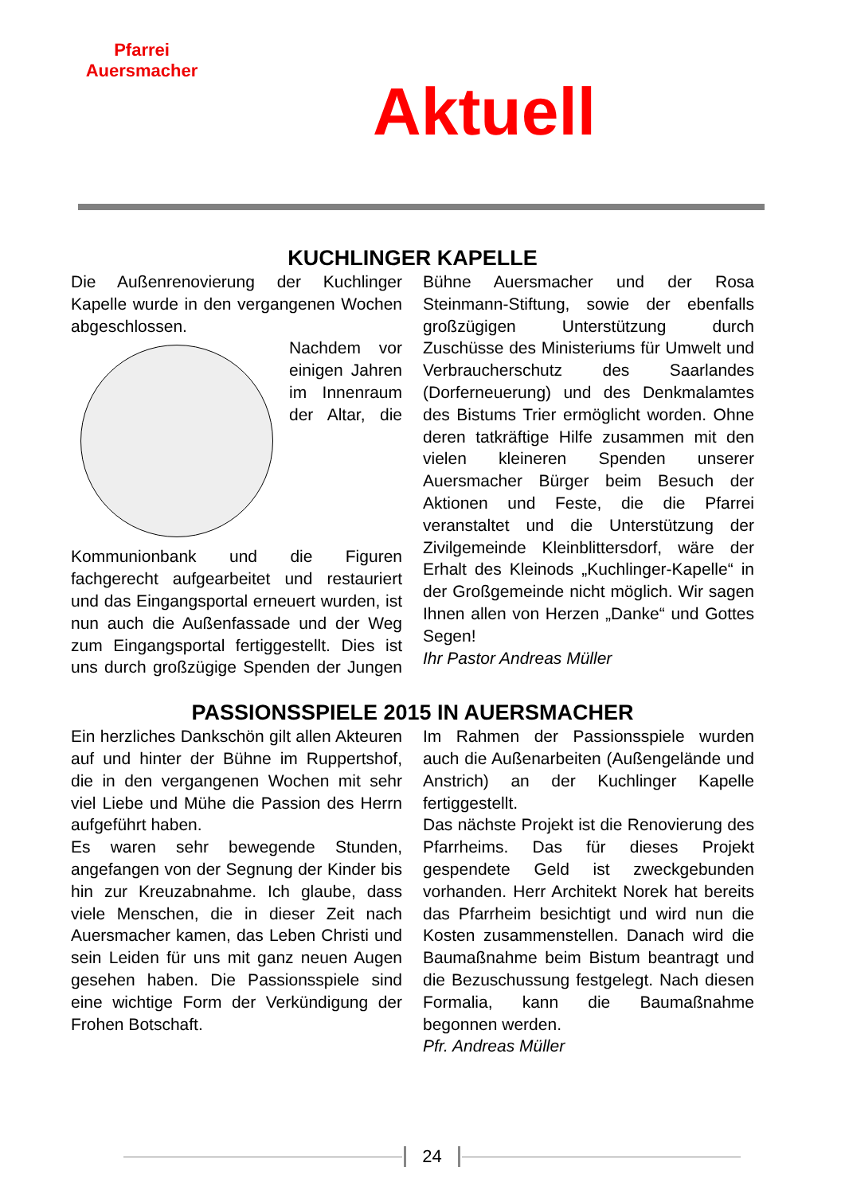Pfarrei Auersmacher
Aktuell
KUCHLINGER KAPELLE
Die Außenrenovierung der Kuchlinger Kapelle wurde in den vergangenen Wochen abgeschlossen.
Nachdem vor einigen Jahren im Innenraum der Altar, die Kommunionbank und die Figuren fachgerecht aufgearbeitet und restauriert und das Eingangsportal erneuert wurden, ist nun auch die Außenfassade und der Weg zum Eingangsportal fertiggestellt. Dies ist uns durch großzügige Spenden der Jungen Bühne Auersmacher und der Rosa Steinmann-Stiftung, sowie der ebenfalls großzügigen Unterstützung durch Zuschüsse des Ministeriums für Umwelt und Verbraucherschutz des Saarlandes (Dorferneuerung) und des Denkmalamtes des Bistums Trier ermöglicht worden. Ohne deren tatkräftige Hilfe zusammen mit den vielen kleineren Spenden unserer Auersmacher Bürger beim Besuch der Aktionen und Feste, die die Pfarrei veranstaltet und die Unterstützung der Zivilgemeinde Kleinblittersdorf, wäre der Erhalt des Kleinods „Kuchlinger-Kapelle“ in der Großgemeinde nicht möglich. Wir sagen Ihnen allen von Herzen „Danke“ und Gottes Segen!
Ihr Pastor Andreas Müller
PASSIONSSPIELE 2015 IN AUERSMACHER
Ein herzliches Dankschön gilt allen Akteuren auf und hinter der Bühne im Ruppertshof, die in den vergangenen Wochen mit sehr viel Liebe und Mühe die Passion des Herrn aufgeführt haben.
Es waren sehr bewegende Stunden, angefangen von der Segnung der Kinder bis hin zur Kreuzabnahme. Ich glaube, dass viele Menschen, die in dieser Zeit nach Auersmacher kamen, das Leben Christi und sein Leiden für uns mit ganz neuen Augen gesehen haben. Die Passionsspiele sind eine wichtige Form der Verkündigung der Frohen Botschaft.
Im Rahmen der Passionsspiele wurden auch die Außenarbeiten (Außengelände und Anstrich) an der Kuchlinger Kapelle fertiggestellt.
Das nächste Projekt ist die Renovierung des Pfarrheims. Das für dieses Projekt gespendete Geld ist zweckgebunden vorhanden. Herr Architekt Norek hat bereits das Pfarrheim besichtigt und wird nun die Kosten zusammenstellen. Danach wird die Baumaßnahme beim Bistum beantragt und die Bezuschussung festgelegt. Nach diesen Formalia, kann die Baumaßnahme begonnen werden.
Pfr. Andreas Müller
24